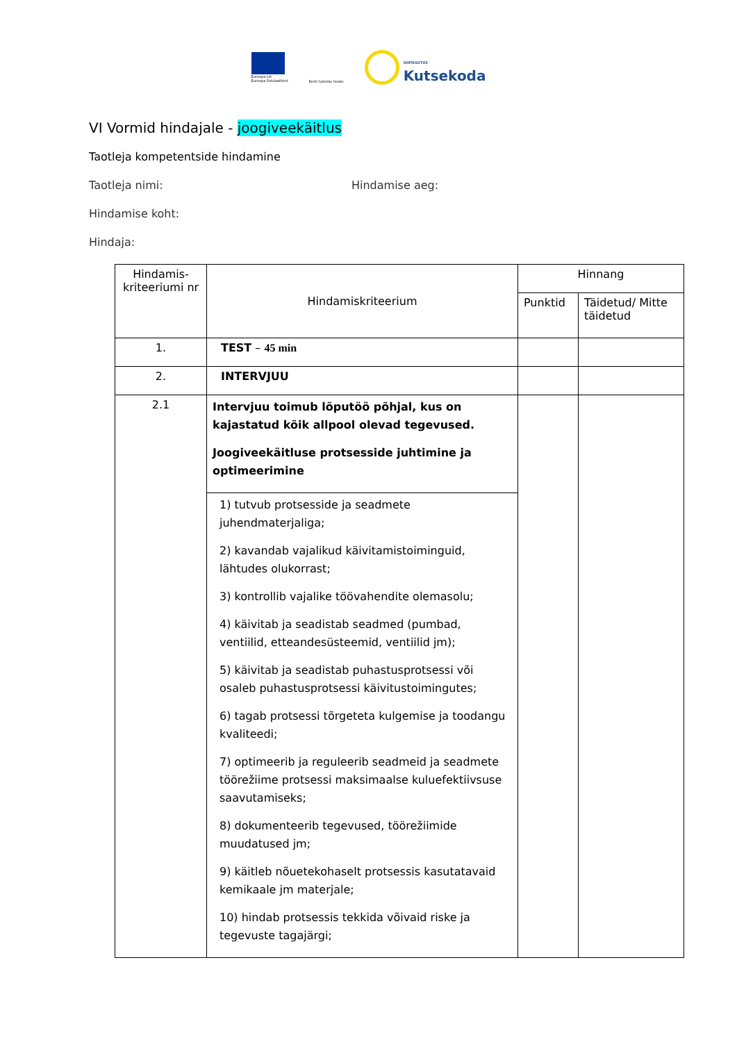Euroopa Liit
Euroopa Sotsiaalfond
Eesti tuleviku heaks
SIHTASUTUS
Kutsekoda
VI Vormid hindajale - joogiveekäitlus
Taotleja kompetentside hindamine
Taotleja nimi: Hindamise aeg:
Hindamise koht:
Hindaja:
| Hindamis- kriteeriumi nr | Hindamiskriteerium | Hinnang | |
| --- | --- | --- | --- |
| | | Punktid | Täidetud/ Mitte täidetud |
| 1. | TEST – 45 min | | |
| 2. | INTERVJUU | | |
| 2.1 | Intervjuu toimub lõputöö põhjal, kus on kajastatud kõik allpool olevad tegevused. Joogiveekäitluse protsesside juhtimine ja optimeerimine | | |
| | 1) tutvub protsesside ja seadmete juhendmaterjaliga; 2) kavandab vajalikud käivitamistoiminguid, lähtudes olukorrast; 3) kontrollib vajalike töövahendite olemasolu; 4) käivitab ja seadistab seadmed (pumbad, ventiilid, etteandesüsteemid, ventiilid jm); 5) käivitab ja seadistab puhastusprotsessi või osaleb puhastusprotsessi käivitustoimingutes; 6) tagab protsessi tõrgeteta kulgemise ja toodangu kvaliteedi; 7) optimeerib ja reguleerib seadmeid ja seadmete töörežiime protsessi maksimaalse kuluefektiivsuse saavutamiseks; 8) dokumenteerib tegevused, töörežiimide muudatused jm; 9) käitleb nõuetekohaselt protsessis kasutatavaid kemikaale jm materjale; 10) hindab protsessis tekkida võivaid riske ja tegevuste tagajärgi; | | |